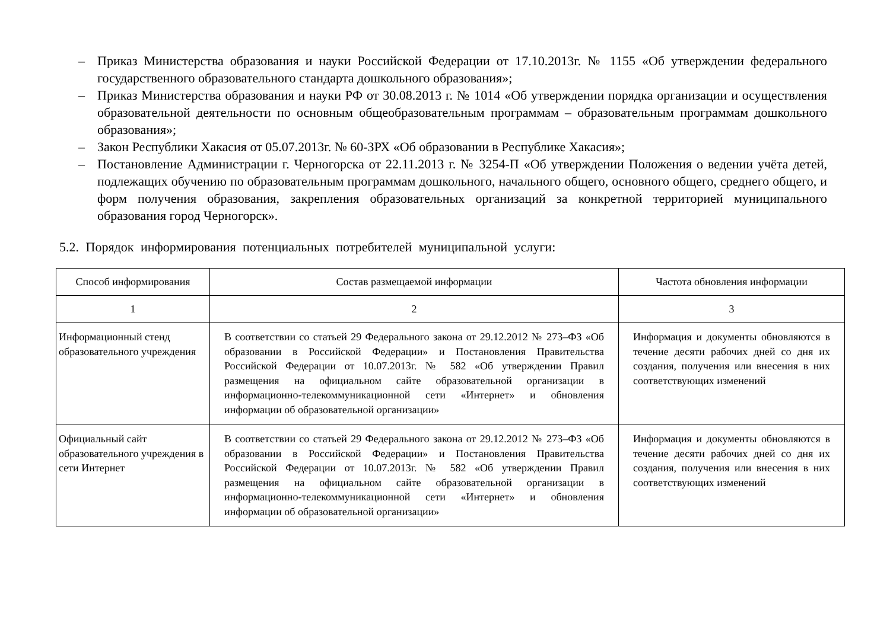– Приказ Министерства образования и науки Российской Федерации от 17.10.2013г. № 1155 «Об утверждении федерального государственного образовательного стандарта дошкольного образования»;
– Приказ Министерства образования и науки РФ от 30.08.2013 г. № 1014 «Об утверждении порядка организации и осуществления образовательной деятельности по основным общеобразовательным программам – образовательным программам дошкольного образования»;
– Закон Республики Хакасия от 05.07.2013г. № 60-ЗРХ «Об образовании в Республике Хакасия»;
– Постановление Администрации г. Черногорска от 22.11.2013 г. № 3254-П «Об утверждении Положения о ведении учёта детей, подлежащих обучению по образовательным программам дошкольного, начального общего, основного общего, среднего общего, и форм получения образования, закрепления образовательных организаций за конкретной территорией муниципального образования город Черногорск».
5.2. Порядок информирования потенциальных потребителей муниципальной услуги:
| Способ информирования | Состав размещаемой информации | Частота обновления информации |
| --- | --- | --- |
| 1 | 2 | 3 |
| Информационный стенд образовательного учреждения | В соответствии со статьей 29 Федерального закона от 29.12.2012 № 273–ФЗ «Об образовании в Российской Федерации» и Постановления Правительства Российской Федерации от 10.07.2013г. № 582 «Об утверждении Правил размещения на официальном сайте образовательной организации в информационно-телекоммуникационной сети «Интернет» и обновления информации об образовательной организации» | Информация и документы обновляются в течение десяти рабочих дней со дня их создания, получения или внесения в них соответствующих изменений |
| Официальный сайт образовательного учреждения в сети Интернет | В соответствии со статьей 29 Федерального закона от 29.12.2012 № 273–ФЗ «Об образовании в Российской Федерации» и Постановления Правительства Российской Федерации от 10.07.2013г. № 582 «Об утверждении Правил размещения на официальном сайте образовательной организации в информационно-телекоммуникационной сети «Интернет» и обновления информации об образовательной организации» | Информация и документы обновляются в течение десяти рабочих дней со дня их создания, получения или внесения в них соответствующих изменений |